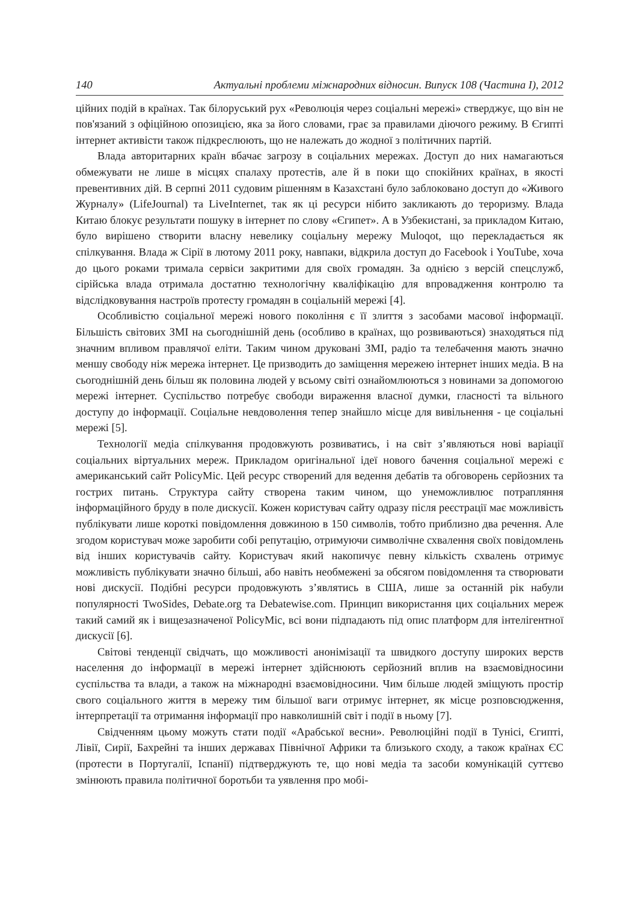140 Актуальні проблеми міжнародних відносин. Випуск 108 (Частина I), 2012
ційних подій в країнах. Так білоруський рух «Революція через соціальні мережі» стверджує, що він не пов'язаний з офіційною опозицією, яка за його словами, грає за правилами діючого режиму. В Єгипті інтернет активісти також підкреслюють, що не належать до жодної з політичних партій.
Влада авторитарних країн вбачає загрозу в соціальних мережах. Доступ до них намагаються обмежувати не лише в місцях спалаху протестів, але й в поки що спокійних країнах, в якості превентивних дій. В серпні 2011 судовим рішенням в Казахстані було заблоковано доступ до «Живого Журналу» (LifeJournal) та LiveInternet, так як ці ресурси нібито закликають до тероризму. Влада Китаю блокує результати пошуку в інтернет по слову «Єгипет». А в Узбекистані, за прикладом Китаю, було вирішено створити власну невелику соціальну мережу Muloqot, що перекладається як спілкування. Влада ж Сірії в лютому 2011 року, навпаки, відкрила доступ до Facebook і YouTube, хоча до цього роками тримала сервіси закритими для своїх громадян. За однією з версій спецслужб, сірійська влада отримала достатню технологічну кваліфікацію для впровадження контролю та відслідковування настроїв протесту громадян в соціальній мережі [4].
Особливістю соціальної мережі нового покоління є її злиття з засобами масової інформації. Більшість світових ЗМІ на сьогоднішній день (особливо в країнах, що розвиваються) знаходяться під значним впливом правлячої еліти. Таким чином друковані ЗМІ, радіо та телебачення мають значно меншу свободу ніж мережа інтернет. Це призводить до заміщення мережею інтернет інших медіа. В на сьогоднішній день більш як половина людей у всьому світі ознайомлюються з новинами за допомогою мережі інтернет. Суспільство потребує свободи вираження власної думки, гласності та вільного доступу до інформації. Соціальне невдоволення тепер знайшло місце для вивільнення - це соціальні мережі [5].
Технології медіа спілкування продовжують розвиватись, і на світ з’являються нові варіації соціальних віртуальних мереж. Прикладом оригінальної ідеї нового бачення соціальної мережі є американський сайт PolicyMic. Цей ресурс створений для ведення дебатів та обговорень серйозних та гострих питань. Структура сайту створена таким чином, що унеможливлює потрапляння інформаційного бруду в поле дискусії. Кожен користувач сайту одразу після реєстрації має можливість публікувати лише короткі повідомлення довжиною в 150 символів, тобто приблизно два речення. Але згодом користувач може заробити собі репутацію, отримуючи символічне схвалення своїх повідомлень від інших користувачів сайту. Користувач який накопичує певну кількість схвалень отримує можливість публікувати значно більші, або навіть необмежені за обсягом повідомлення та створювати нові дискусії. Подібні ресурси продовжують з’являтись в США, лише за останній рік набули популярності TwoSides, Debate.org та Debatewise.com. Принцип використання цих соціальних мереж такий самий як і вищезазначеної PolicyMic, всі вони підпадають під опис платформ для інтелігентної дискусії [6].
Світові тенденції свідчать, що можливості анонімізації та швидкого доступу широких верств населення до інформації в мережі інтернет здійснюють серйозний вплив на взаємовідносини суспільства та влади, а також на міжнародні взаємовідносини. Чим більше людей зміщують простір свого соціального життя в мережу тим більшої ваги отримує інтернет, як місце розповсюдження, інтерпретації та отримання інформації про навколишній світ і події в ньому [7].
Свідченням цьому можуть стати події «Арабської весни». Революційні події в Тунісі, Єгипті, Лівії, Сирії, Бахрейні та інших державах Північної Африки та близького сходу, а також країнах ЄС (протести в Португалії, Іспанії) підтверджують те, що нові медіа та засоби комунікацій суттєво змінюють правила політичної боротьби та уявлення про мобі-